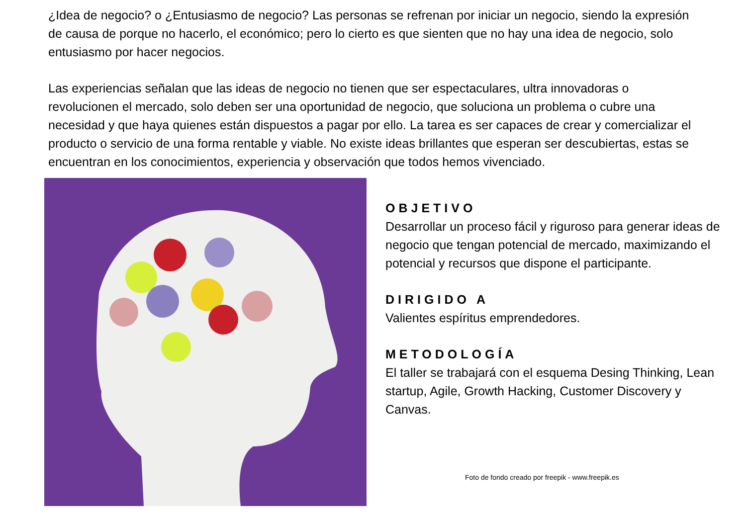¿Idea de negocio? o ¿Entusiasmo de negocio? Las personas se refrenan por iniciar un negocio, siendo la expresión de causa de porque no hacerlo, el económico; pero lo cierto es que sienten que no hay una idea de negocio, solo entusiasmo por hacer negocios.
Las experiencias señalan que las ideas de negocio no tienen que ser espectaculares, ultra innovadoras o revolucionen el mercado, solo deben ser una oportunidad de negocio, que soluciona un problema o cubre una necesidad y que haya quienes están dispuestos a pagar por ello. La tarea es ser capaces de crear y comercializar el producto o servicio de una forma rentable y viable. No existe ideas brillantes que esperan ser descubiertas, estas se encuentran en los conocimientos, experiencia y observación que todos hemos vivenciado.
OBJETIVO
Desarrollar un proceso fácil y riguroso para generar ideas de negocio que tengan potencial de mercado, maximizando el potencial y recursos que dispone el participante.
DIRIGIDO A
Valientes espíritus emprendedores.
METODOLOGÍA
El taller se trabajará con el esquema Desing Thinking, Lean startup, Agile, Growth Hacking, Customer Discovery y Canvas.
Foto de fondo creado por freepik - www.freepik.es